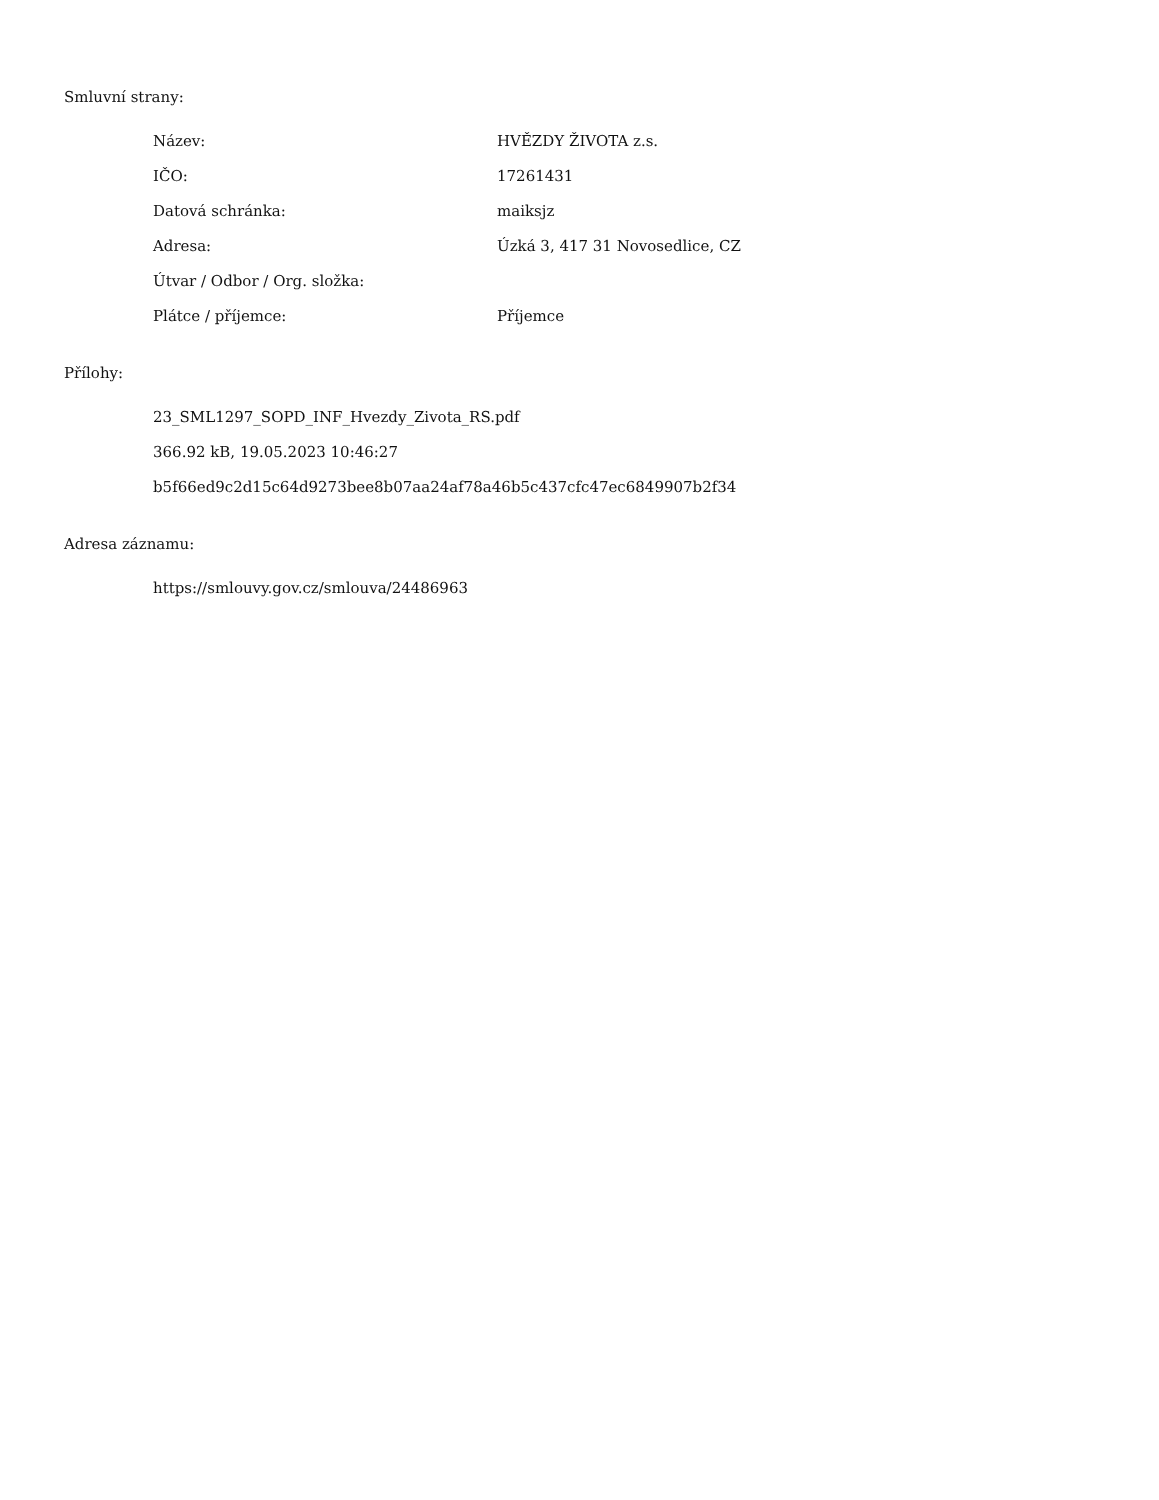Smluvní strany:
| Název: | HVĚZDY ŽIVOTA z.s. |
| IČO: | 17261431 |
| Datová schránka: | maiksjz |
| Adresa: | Úzká 3, 417 31 Novosedlice, CZ |
| Útvar / Odbor / Org. složka: | |
| Plátce / příjemce: | Příjemce |
Přílohy:
23_SML1297_SOPD_INF_Hvezdy_Zivota_RS.pdf
366.92 kB, 19.05.2023 10:46:27
b5f66ed9c2d15c64d9273bee8b07aa24af78a46b5c437cfc47ec6849907b2f34
Adresa záznamu:
https://smlouvy.gov.cz/smlouva/24486963